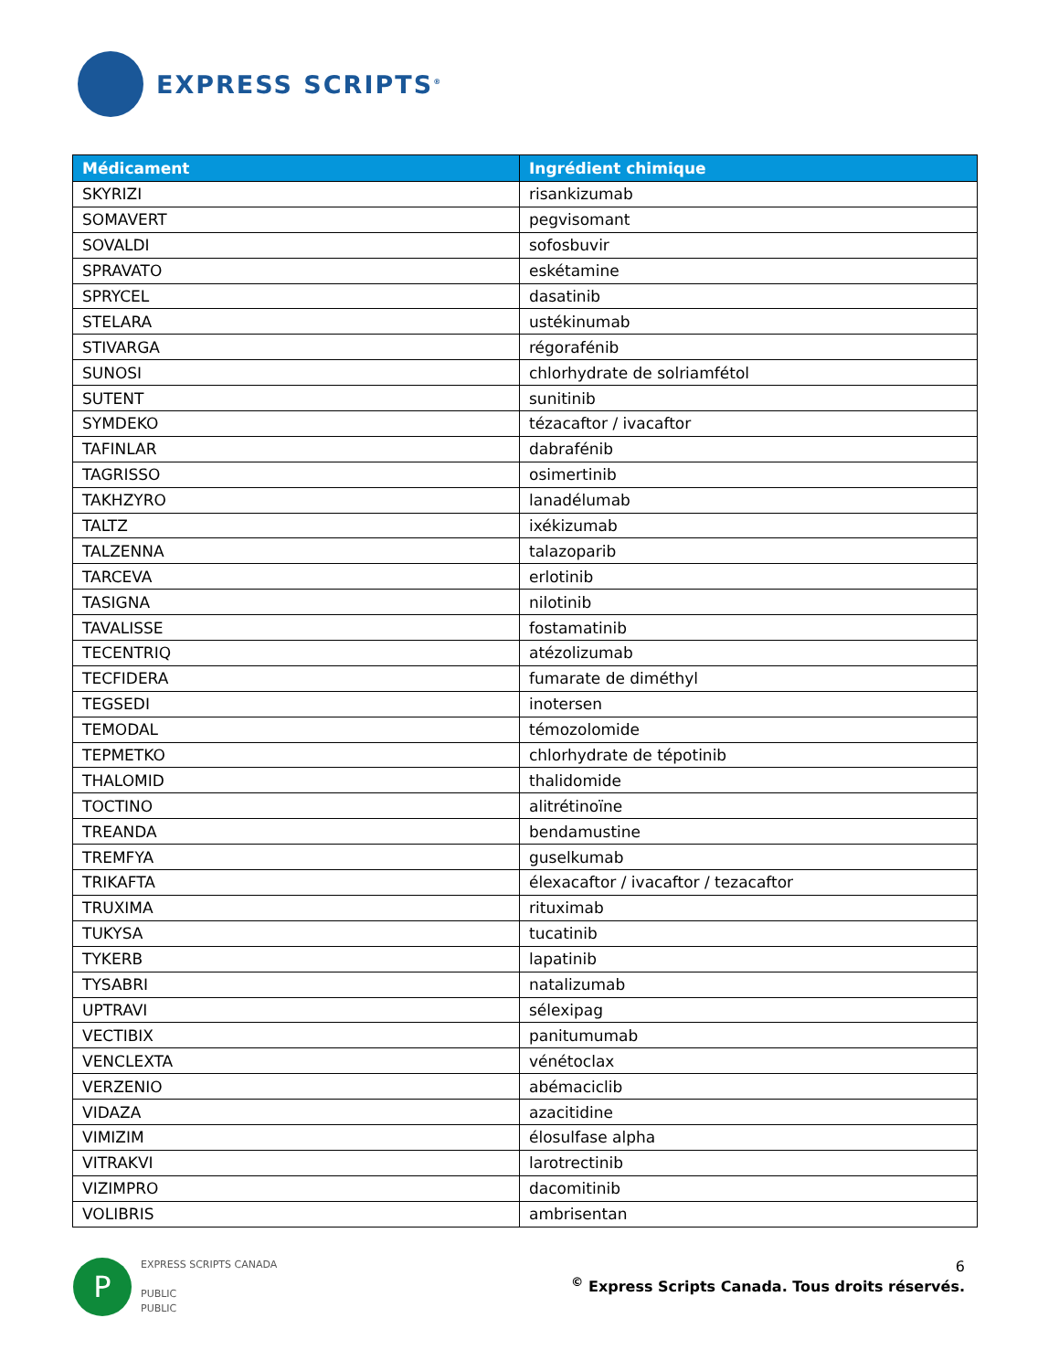EXPRESS SCRIPTS<sup>®</sup>
| Médicament | Ingrédient chimique |
| --- | --- |
| SKYRIZI | risankizumab |
| SOMAVERT | pegvisomant |
| SOVALDI | sofosbuvir |
| SPRAVATO | eskétamine |
| SPRYCEL | dasatinib |
| STELARA | ustékinumab |
| STIVARGA | régorafénib |
| SUNOSI | chlorhydrate de solriamfétol |
| SUTENT | sunitinib |
| SYMDEKO | tézacaftor / ivacaftor |
| TAFINLAR | dabrafénib |
| TAGRISSO | osimertinib |
| TAKHZYRO | lanadélumab |
| TALTZ | ixékizumab |
| TALZENNA | talazoparib |
| TARCEVA | erlotinib |
| TASIGNA | nilotinib |
| TAVALISSE | fostamatinib |
| TECENTRIQ | atézolizumab |
| TECFIDERA | fumarate de diméthyl |
| TEGSEDI | inotersen |
| TEMODAL | témozolomide |
| TEPMETKO | chlorhydrate de tépotinib |
| THALOMID | thalidomide |
| TOCTINO | alitrétinoïne |
| TREANDA | bendamustine |
| TREMFYA | guselkumab |
| TRIKAFTA | élexacaftor / ivacaftor / tezacaftor |
| TRUXIMA | rituximab |
| TUKYSA | tucatinib |
| TYKERB | lapatinib |
| TYSABRI | natalizumab |
| UPTRAVI | sélexipag |
| VECTIBIX | panitumumab |
| VENCLEXTA | vénétoclax |
| VERZENIO | abémaciclib |
| VIDAZA | azacitidine |
| VIMIZIM | élosulfase alpha |
| VITRAKVI | larotrectinib |
| VIZIMPRO | dacomitinib |
| VOLIBRIS | ambrisentan |
P
EXPRESS SCRIPTS CANADA
PUBLIC
PUBLIC
6
<sup>©</sup> Express Scripts Canada. Tous droits réservés.